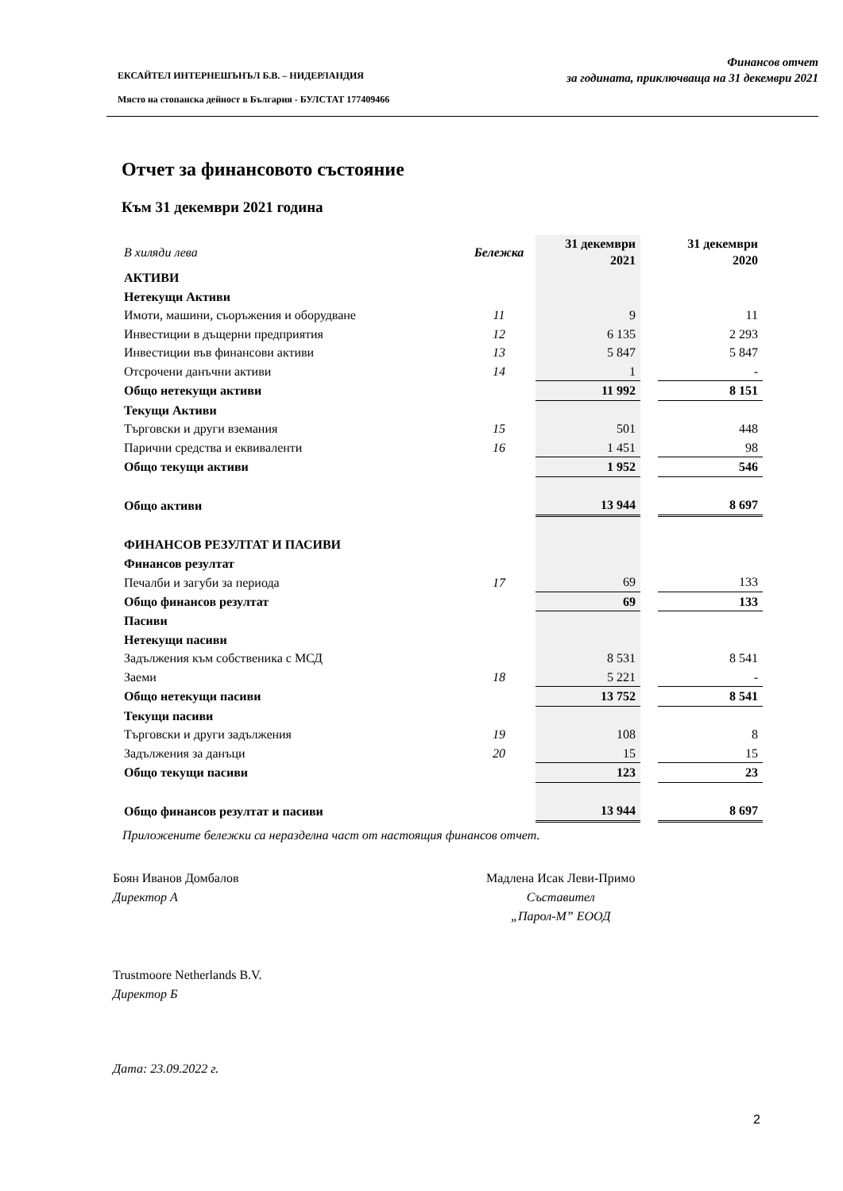ЕКСАЙТЕЛ ИНТЕРНЕШЪНЪЛ Б.В. – НИДЕРЛАНДИЯ
Място на стопанска дейност в България - БУЛСТАТ 177409466
Финансов отчет
за годината, приключваща на 31 декември 2021
Отчет за финансовото състояние
Към 31 декември 2021 година
| В хиляди лева | Бележка | 31 декември 2021 | | 31 декември 2020 |
| АКТИВИ | | | | |
| Нетекущи Активи | | | | |
| Имоти, машини, съоръжения и оборудване | 11 | 9 | | 11 |
| Инвестиции в дъщерни предприятия | 12 | 6 135 | | 2 293 |
| Инвестиции във финансови активи | 13 | 5 847 | | 5 847 |
| Отсрочени данъчни активи | 14 | 1 | | - |
| Общо нетекущи активи | | 11 992 | | 8 151 |
| Текущи Активи | | | | |
| Търговски и други вземания | 15 | 501 | | 448 |
| Парични средства и еквиваленти | 16 | 1 451 | | 98 |
| Общо текущи активи | | 1 952 | | 546 |
| Общо активи | | 13 944 | | 8 697 |
| ФИНАНСОВ РЕЗУЛТАТ И ПАСИВИ | | | | |
| Финансов резултат | | | | |
| Печалби и загуби за периода | 17 | 69 | | 133 |
| Общо финансов резултат | | 69 | | 133 |
| Пасиви | | | | |
| Нетекущи пасиви | | | | |
| Задължения към собственика с МСД | | 8 531 | | 8 541 |
| Заеми | 18 | 5 221 | | - |
| Общо нетекущи пасиви | | 13 752 | | 8 541 |
| Текущи пасиви | | | | |
| Търговски и други задължения | 19 | 108 | | 8 |
| Задължения за данъци | 20 | 15 | | 15 |
| Общо текущи пасиви | | 123 | | 23 |
| Общо финансов резултат и пасиви | | 13 944 | | 8 697 |
Приложените бележки са неразделна част от настоящия финансов отчет.
Боян Иванов Домбалов
Директор А
Мадлена Исак Леви-Примо
Съставител
„Парол-М” ЕООД
Trustmoore Netherlands B.V.
Директор Б
Дата: 23.09.2022 г.
2